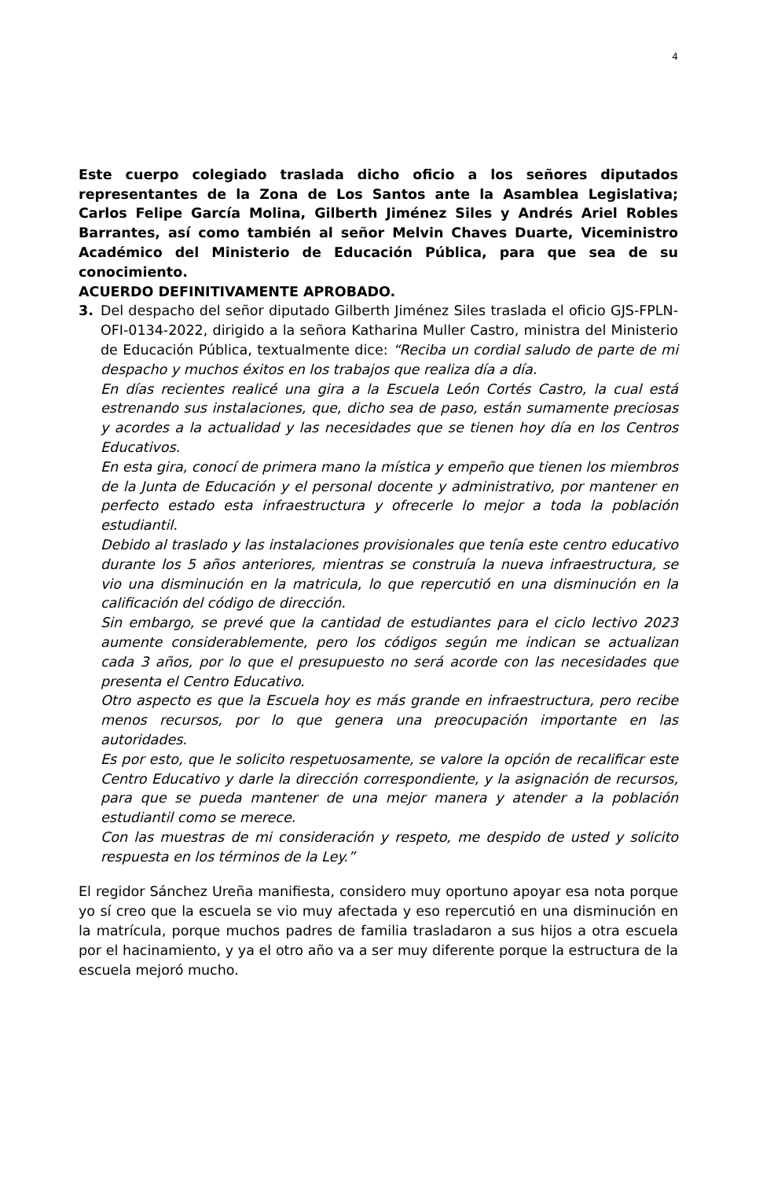4
Este cuerpo colegiado traslada dicho oficio a los señores diputados representantes de la Zona de Los Santos ante la Asamblea Legislativa; Carlos Felipe García Molina, Gilberth Jiménez Siles y Andrés Ariel Robles Barrantes, así como también al señor Melvin Chaves Duarte, Viceministro Académico del Ministerio de Educación Pública, para que sea de su conocimiento.
ACUERDO DEFINITIVAMENTE APROBADO.
3. Del despacho del señor diputado Gilberth Jiménez Siles traslada el oficio GJS-FPLN-OFI-0134-2022, dirigido a la señora Katharina Muller Castro, ministra del Ministerio de Educación Pública, textualmente dice: “Reciba un cordial saludo de parte de mi despacho y muchos éxitos en los trabajos que realiza día a día.
En días recientes realicé una gira a la Escuela León Cortés Castro, la cual está estrenando sus instalaciones, que, dicho sea de paso, están sumamente preciosas y acordes a la actualidad y las necesidades que se tienen hoy día en los Centros Educativos.
En esta gira, conocí de primera mano la mística y empeño que tienen los miembros de la Junta de Educación y el personal docente y administrativo, por mantener en perfecto estado esta infraestructura y ofrecerle lo mejor a toda la población estudiantil.
Debido al traslado y las instalaciones provisionales que tenía este centro educativo durante los 5 años anteriores, mientras se construía la nueva infraestructura, se vio una disminución en la matricula, lo que repercutió en una disminución en la calificación del código de dirección.
Sin embargo, se prevé que la cantidad de estudiantes para el ciclo lectivo 2023 aumente considerablemente, pero los códigos según me indican se actualizan cada 3 años, por lo que el presupuesto no será acorde con las necesidades que presenta el Centro Educativo.
Otro aspecto es que la Escuela hoy es más grande en infraestructura, pero recibe menos recursos, por lo que genera una preocupación importante en las autoridades.
Es por esto, que le solicito respetuosamente, se valore la opción de recalificar este Centro Educativo y darle la dirección correspondiente, y la asignación de recursos, para que se pueda mantener de una mejor manera y atender a la población estudiantil como se merece.
Con las muestras de mi consideración y respeto, me despido de usted y solicito respuesta en los términos de la Ley.”
El regidor Sánchez Ureña manifiesta, considero muy oportuno apoyar esa nota porque yo sí creo que la escuela se vio muy afectada y eso repercutió en una disminución en la matrícula, porque muchos padres de familia trasladaron a sus hijos a otra escuela por el hacinamiento, y ya el otro año va a ser muy diferente porque la estructura de la escuela mejoró mucho.